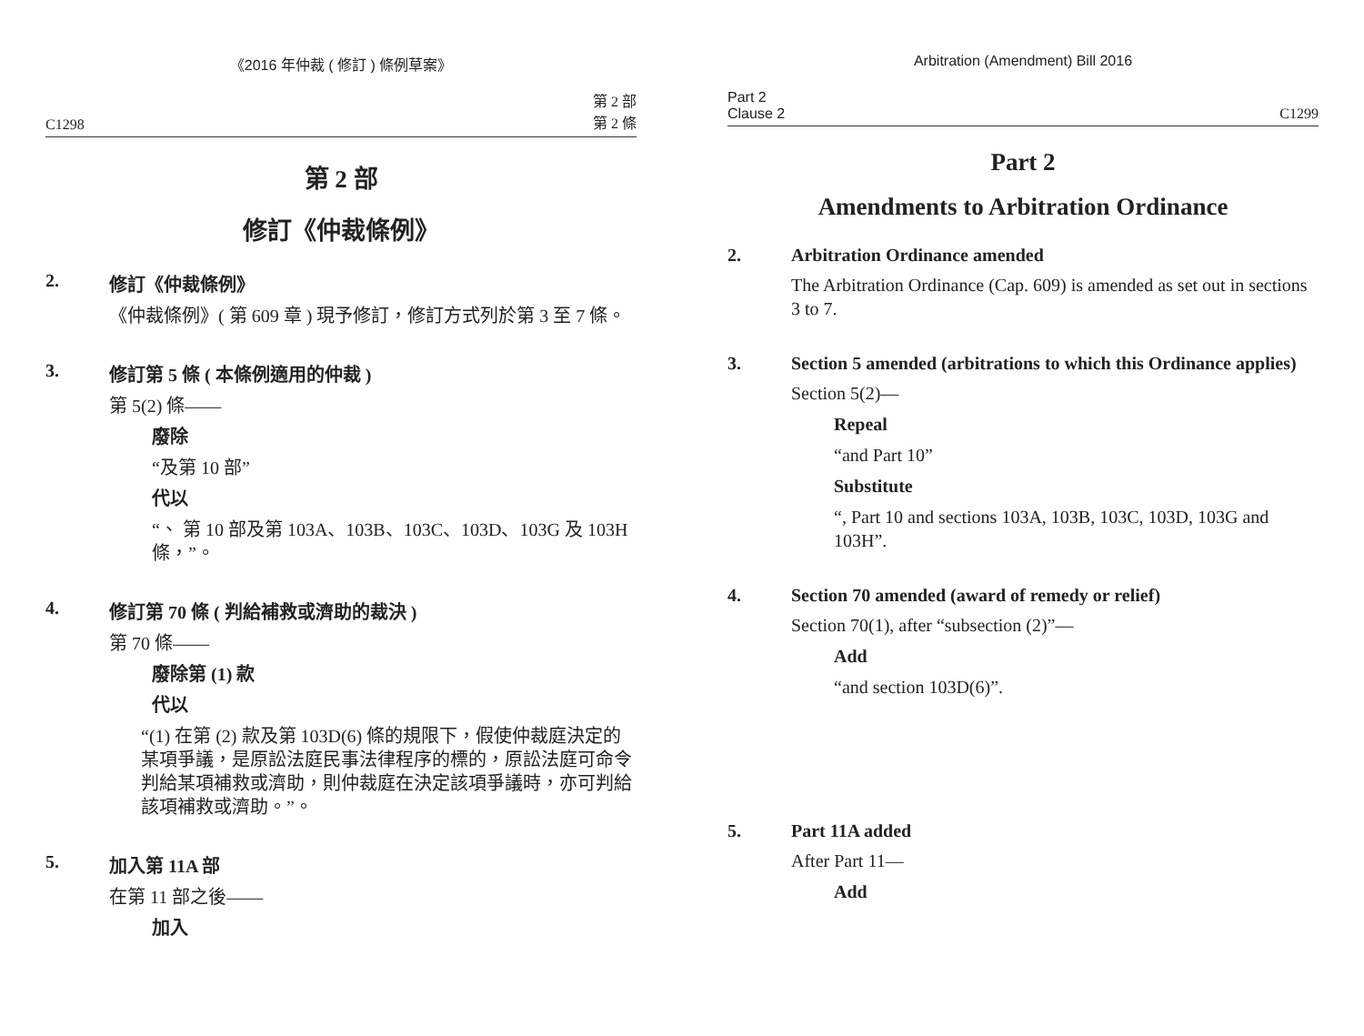《2016 年仲裁 ( 修訂 ) 條例草案》
C1298 第 2 部
第 2 條
第 2 部
修訂《仲裁條例》
2. 修訂《仲裁條例》
《仲裁條例》( 第 609 章 ) 現予修訂，修訂方式列於第 3 至 7 條。
3. 修訂第 5 條 ( 本條例適用的仲裁 )
第 5(2) 條——
廢除
“及第 10 部”
代以
“、 第 10 部及第 103A、103B、103C、103D、103G 及 103H 條，”。
4. 修訂第 70 條 ( 判給補救或濟助的裁決 )
第 70 條——
廢除第 (1) 款
代以
“(1) 在第 (2) 款及第 103D(6) 條的規限下，假使仲裁庭決定的某項爭議，是原訟法庭民事法律程序的標的，原訟法庭可命令判給某項補救或濟助，則仲裁庭在決定該項爭議時，亦可判給該項補救或濟助。”。
5. 加入第 11A 部
在第 11 部之後——
加入
Arbitration (Amendment) Bill 2016
Part 2
Clause 2 C1299
Part 2
Amendments to Arbitration Ordinance
2. Arbitration Ordinance amended
The Arbitration Ordinance (Cap. 609) is amended as set out in sections 3 to 7.
3. Section 5 amended (arbitrations to which this Ordinance applies)
Section 5(2)—
Repeal
“and Part 10”
Substitute
“, Part 10 and sections 103A, 103B, 103C, 103D, 103G and 103H”.
4. Section 70 amended (award of remedy or relief)
Section 70(1), after “subsection (2)”—
Add
“and section 103D(6)”.
5. Part 11A added
After Part 11—
Add